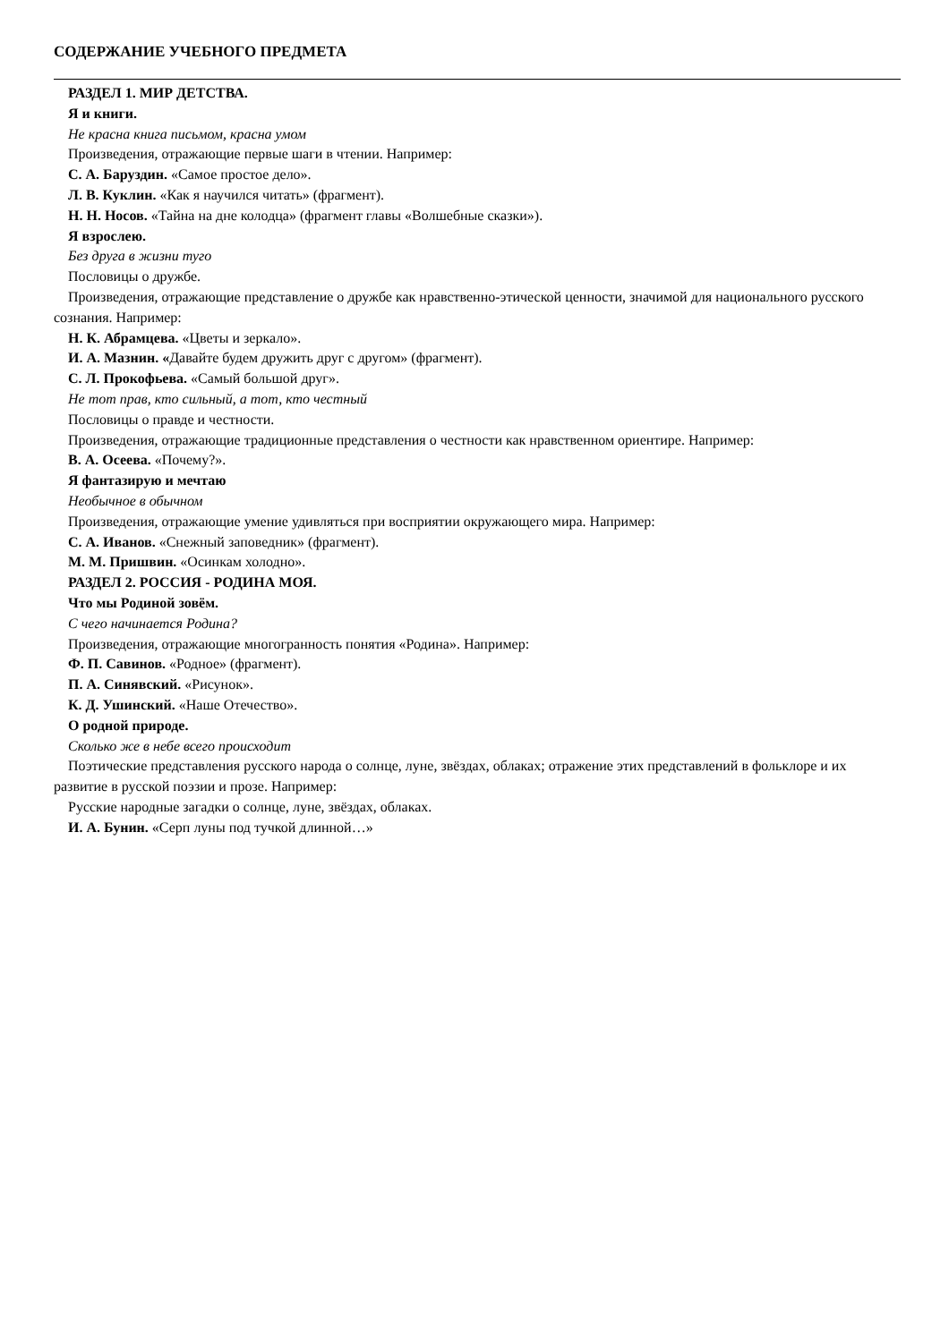СОДЕРЖАНИЕ УЧЕБНОГО ПРЕДМЕТА
РАЗДЕЛ 1. МИР ДЕТСТВА.
Я и книги.
Не красна книга письмом, красна умом
Произведения, отражающие первые шаги в чтении. Например:
С. А. Баруздин. «Самое простое дело».
Л. В. Куклин. «Как я научился читать» (фрагмент).
Н. Н. Носов. «Тайна на дне колодца» (фрагмент главы «Волшебные сказки»).
Я взрослею.
Без друга в жизни туго
Пословицы о дружбе.
Произведения, отражающие представление о дружбе как нравственно-этической ценности, значимой для национального русского сознания. Например:
Н. К. Абрамцева. «Цветы и зеркало».
И. А. Мазнин. «Давайте будем дружить друг с другом» (фрагмент).
С. Л. Прокофьева. «Самый большой друг».
Не тот прав, кто сильный, а тот, кто честный
Пословицы о правде и честности.
Произведения, отражающие традиционные представления о честности как нравственном ориентире. Например:
В. А. Осеева. «Почему?».
Я фантазирую и мечтаю
Необычное в обычном
Произведения, отражающие умение удивляться при восприятии окружающего мира. Например:
С. А. Иванов. «Снежный заповедник» (фрагмент).
М. М. Пришвин. «Осинкам холодно».
РАЗДЕЛ 2. РОССИЯ - РОДИНА МОЯ.
Что мы Родиной зовём.
С чего начинается Родина?
Произведения, отражающие многогранность понятия «Родина». Например:
Ф. П. Савинов. «Родное» (фрагмент).
П. А. Синявский. «Рисунок».
К. Д. Ушинский. «Наше Отечество».
О родной природе.
Сколько же в небе всего происходит
Поэтические представления русского народа о солнце, луне, звёздах, облаках; отражение этих представлений в фольклоре и их развитие в русской поэзии и прозе. Например:
Русские народные загадки о солнце, луне, звёздах, облаках.
И. А. Бунин. «Серп луны под тучкой длинной…»